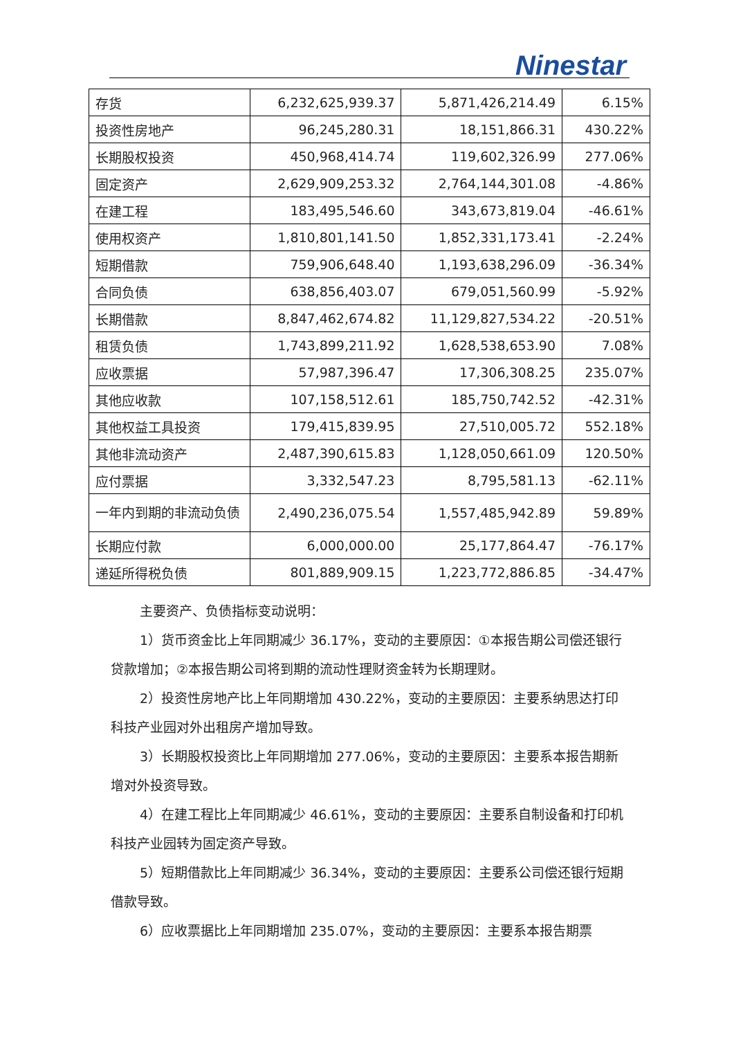Ninestar
| 存货 | 6,232,625,939.37 | 5,871,426,214.49 | 6.15% |
| 投资性房地产 | 96,245,280.31 | 18,151,866.31 | 430.22% |
| 长期股权投资 | 450,968,414.74 | 119,602,326.99 | 277.06% |
| 固定资产 | 2,629,909,253.32 | 2,764,144,301.08 | -4.86% |
| 在建工程 | 183,495,546.60 | 343,673,819.04 | -46.61% |
| 使用权资产 | 1,810,801,141.50 | 1,852,331,173.41 | -2.24% |
| 短期借款 | 759,906,648.40 | 1,193,638,296.09 | -36.34% |
| 合同负债 | 638,856,403.07 | 679,051,560.99 | -5.92% |
| 长期借款 | 8,847,462,674.82 | 11,129,827,534.22 | -20.51% |
| 租赁负债 | 1,743,899,211.92 | 1,628,538,653.90 | 7.08% |
| 应收票据 | 57,987,396.47 | 17,306,308.25 | 235.07% |
| 其他应收款 | 107,158,512.61 | 185,750,742.52 | -42.31% |
| 其他权益工具投资 | 179,415,839.95 | 27,510,005.72 | 552.18% |
| 其他非流动资产 | 2,487,390,615.83 | 1,128,050,661.09 | 120.50% |
| 应付票据 | 3,332,547.23 | 8,795,581.13 | -62.11% |
| 一年内到期的非流动负债 | 2,490,236,075.54 | 1,557,485,942.89 | 59.89% |
| 长期应付款 | 6,000,000.00 | 25,177,864.47 | -76.17% |
| 递延所得税负债 | 801,889,909.15 | 1,223,772,886.85 | -34.47% |
主要资产、负债指标变动说明：
1）货币资金比上年同期减少 36.17%，变动的主要原因：①本报告期公司偿还银行贷款增加；②本报告期公司将到期的流动性理财资金转为长期理财。
2）投资性房地产比上年同期增加 430.22%，变动的主要原因：主要系纳思达打印科技产业园对外出租房产增加导致。
3）长期股权投资比上年同期增加 277.06%，变动的主要原因：主要系本报告期新增对外投资导致。
4）在建工程比上年同期减少 46.61%，变动的主要原因：主要系自制设备和打印机科技产业园转为固定资产导致。
5）短期借款比上年同期减少 36.34%，变动的主要原因：主要系公司偿还银行短期借款导致。
6）应收票据比上年同期增加 235.07%，变动的主要原因：主要系本报告期票